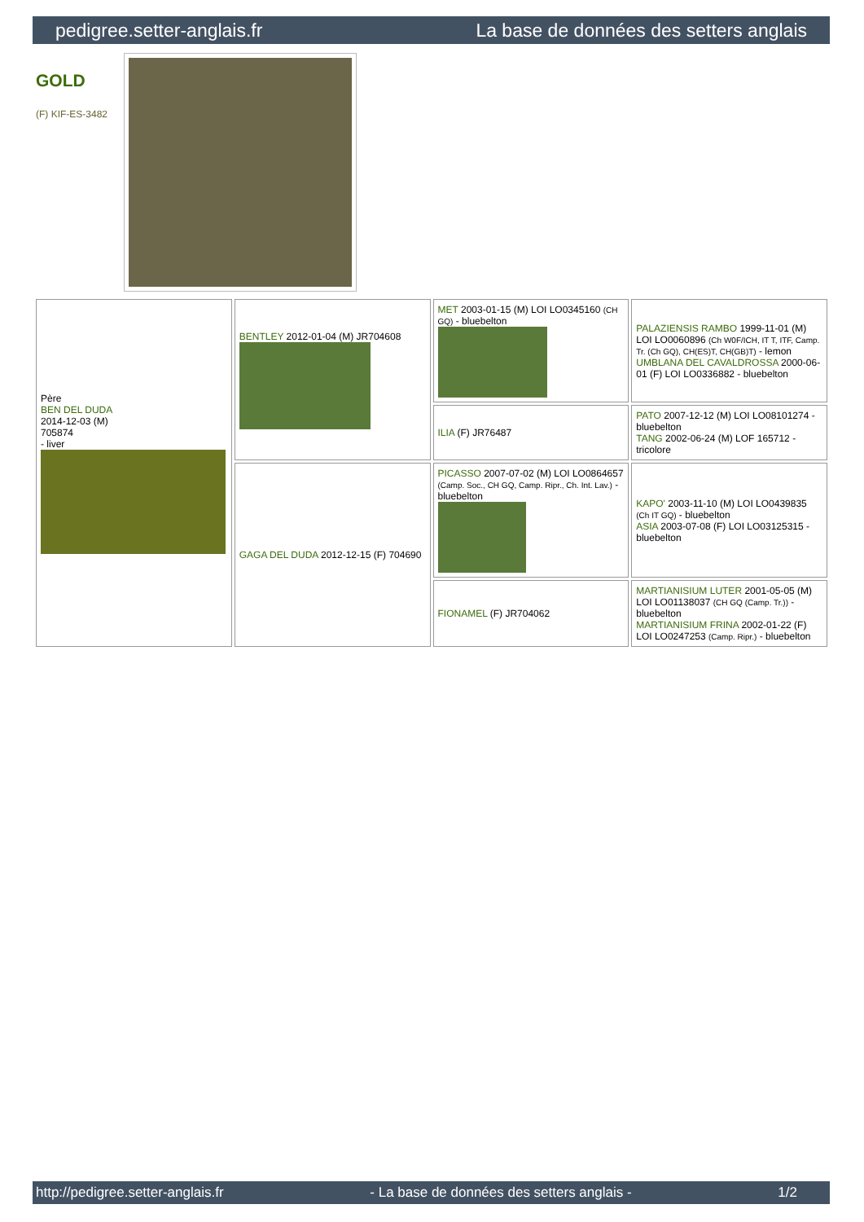pedigree.setter-anglais.fr La base de données des setters anglais
GOLD
(F) KIF-ES-3482
| Père BEN DEL DUDA 2014-12-03 (M) 705874 - liver | BENTLEY 2012-01-04 (M) JR704608 | MET 2003-01-15 (M) LOI LO0345160 (CH GQ) - bluebelton | PALAZIENSIS RAMBO 1999-11-01 (M) LOI LO0060896 (Ch W0F/ICH, IT T, ITF, Camp. Tr. (Ch GQ), CH(ES)T, CH(GB)T) - lemon UMBLANA DEL CAVALDROSSA 2000-06-01 (F) LOI LO0336882 - bluebelton |
| | | ILIA (F) JR76487 | PATO 2007-12-12 (M) LOI LO08101274 - bluebelton TANG 2002-06-24 (M) LOF 165712 - tricolore |
| | GAGA DEL DUDA 2012-12-15 (F) 704690 | PICASSO 2007-07-02 (M) LOI LO0864657 (Camp. Soc., CH GQ, Camp. Ripr., Ch. Int. Lav.) - bluebelton | KAPO' 2003-11-10 (M) LOI LO0439835 (Ch IT GQ) - bluebelton ASIA 2003-07-08 (F) LOI LO03125315 - bluebelton |
| | | FIONAMEL (F) JR704062 | MARTIANISIUM LUTER 2001-05-05 (M) LOI LO01138037 (CH GQ (Camp. Tr.)) - bluebelton MARTIANISIUM FRINA 2002-01-22 (F) LOI LO0247253 (Camp. Ripr.) - bluebelton |
http://pedigree.setter-anglais.fr - La base de données des setters anglais - 1/2